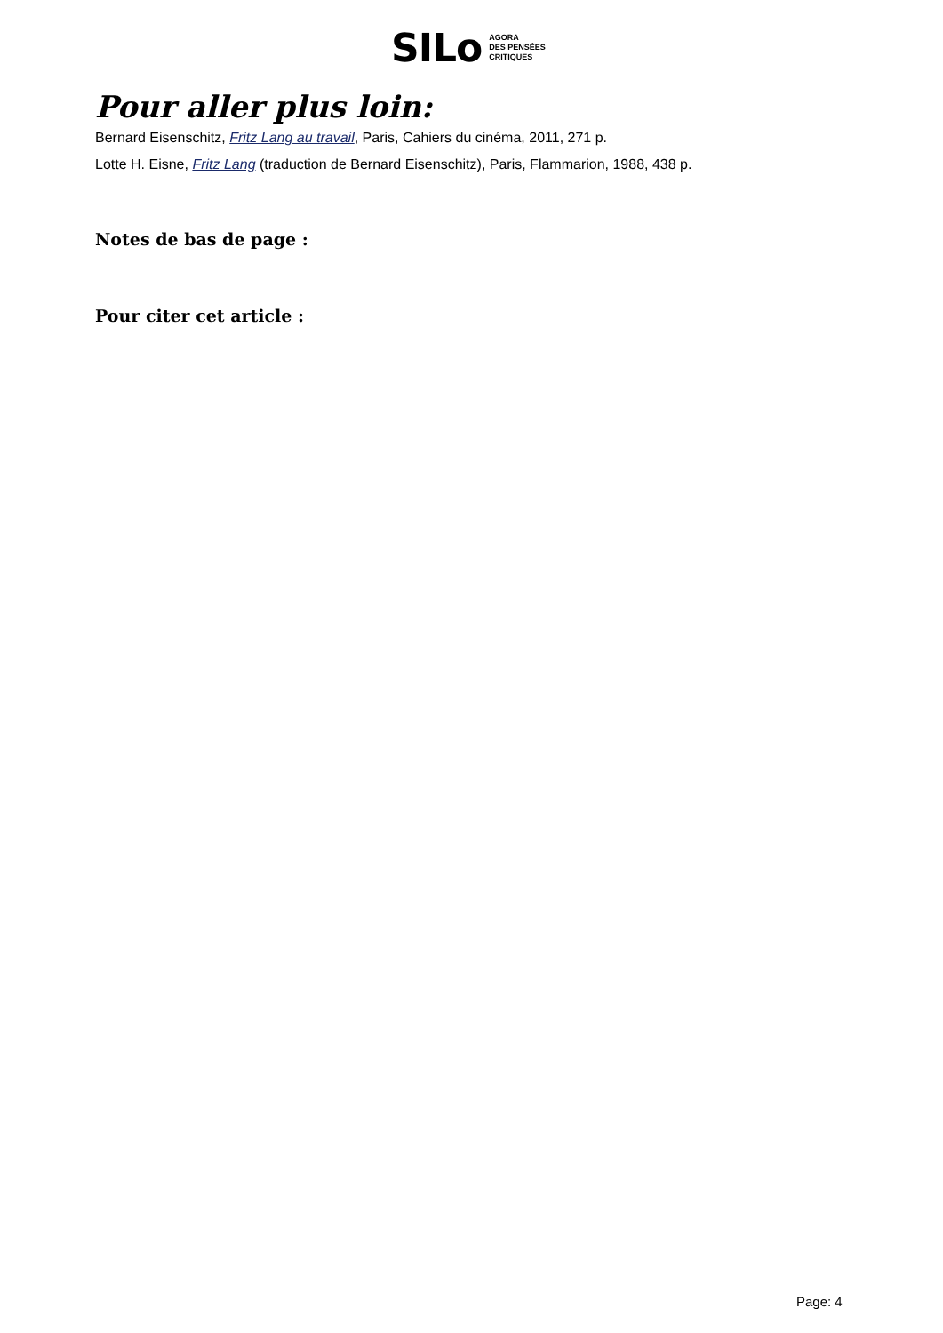SILo AGORA
DES PENSÉES
CRITIQUES
Pour aller plus loin:
Bernard Eisenschitz, Fritz Lang au travail, Paris, Cahiers du cinéma, 2011, 271 p.
Lotte H. Eisne, Fritz Lang (traduction de Bernard Eisenschitz), Paris, Flammarion, 1988, 438 p.
Notes de bas de page :
Pour citer cet article :
Page: 4